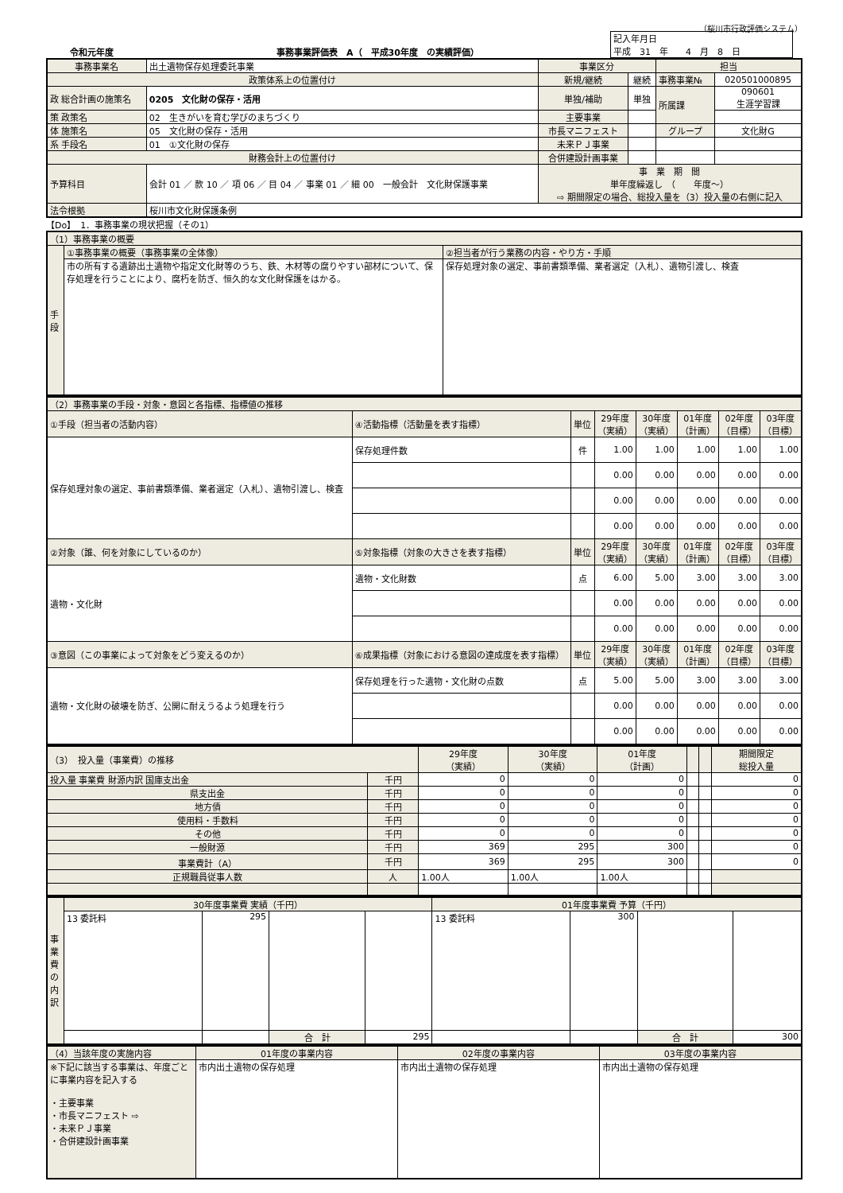（桜川市行政評価システム）
令和元年度 事務事業評価表　A（　平成30年度　の実績評価）
| 記入年月日 平成 31 年 4 月 8 日 |
| 事務事業名 | 出土遺物保存処理委託事業 | 事業区分 | | 担当 | |
| 政策体系上の位置付け | | 新規/継続 | 継続 | 事務事業№ | 020501000895 |
| 政 総合計画の施策名 | 0205 文化財の保存・活用 | 単独/補助 | 単独 | 所属課 | 090601 生涯学習課 |
| 策 政策名 | 02 生きがいを育む学びのまちづくり | 主要事業 | | | |
| 体 施策名 | 05 文化財の保存・活用 | 市長マニフェスト | | グループ | 文化財G |
| 系 手段名 | 01 ①文化財の保存 | 未来ＰＪ事業 | | | |
| 財務会計上の位置付け | | 合併建設計画事業 | | | |
| 予算科目 | 会計 01 ／ 款 10 ／ 項 06 ／ 目 04 ／ 事業 01 ／ 細 00 一般会計 文化財保護事業 | 事 業 期 間 単年度繰返し （ 年度〜） ⇨ 期間限定の場合、総投入量を（3）投入量の右側に記入 | | | |
| 法令根拠 | 桜川市文化財保護条例 | | | | |
【Do】　1．事務事業の現状把握（その1）
| （1）事務事業の概要 | | |
| 手段 | ①事務事業の概要（事務事業の全体像） | ②担当者が行う業務の内容・やり方・手順 |
| | 市の所有する遺跡出土遺物や指定文化財等のうち、鉄、木材等の腐りやすい部材について、保存処理を行うことにより、腐朽を防ぎ、恒久的な文化財保護をはかる。 | 保存処理対象の選定、事前書類準備、業者選定（入札）、遺物引渡し、検査 |
| （2）事務事業の手段・対象・意図と各指標、指標値の推移 | | | | | | | |
| ①手段（担当者の活動内容） | ④活動指標（活動量を表す指標） | 単位 | 29年度 （実績） | 30年度 （実績） | 01年度 （計画） | 02年度 （目標） | 03年度 （目標） |
| 保存処理対象の選定、事前書類準備、業者選定（入札）、遺物引渡し、検査 | 保存処理件数 | 件 | 1.00 | 1.00 | 1.00 | 1.00 | 1.00 |
| | | | 0.00 | 0.00 | 0.00 | 0.00 | 0.00 |
| | | | 0.00 | 0.00 | 0.00 | 0.00 | 0.00 |
| | | | 0.00 | 0.00 | 0.00 | 0.00 | 0.00 |
| ②対象（誰、何を対象にしているのか） | ⑤対象指標（対象の大きさを表す指標） | 単位 | 29年度 （実績） | 30年度 （実績） | 01年度 （計画） | 02年度 （目標） | 03年度 （目標） |
| 遺物・文化財 | 遺物・文化財数 | 点 | 6.00 | 5.00 | 3.00 | 3.00 | 3.00 |
| | | | 0.00 | 0.00 | 0.00 | 0.00 | 0.00 |
| | | | 0.00 | 0.00 | 0.00 | 0.00 | 0.00 |
| ③意図（この事業によって対象をどう変えるのか） | ⑥成果指標（対象における意図の達成度を表す指標） | 単位 | 29年度 （実績） | 30年度 （実績） | 01年度 （計画） | 02年度 （目標） | 03年度 （目標） |
| 遺物・文化財の破壊を防ぎ、公開に耐えうるよう処理を行う | 保存処理を行った遺物・文化財の点数 | 点 | 5.00 | 5.00 | 3.00 | 3.00 | 3.00 |
| | | | 0.00 | 0.00 | 0.00 | 0.00 | 0.00 |
| | | | 0.00 | 0.00 | 0.00 | 0.00 | 0.00 |
| （3） 投入量（事業費）の推移 | | 29年度 （実績） | 30年度 （実績） | 01年度 （計画） | | | 期間限定 総投入量 |
| 投入量 事業費 財源内訳 国庫支出金 | 千円 | 0 | 0 | 0 | | | 0 |
| 県支出金 | 千円 | 0 | 0 | 0 | | | 0 |
| 地方債 | 千円 | 0 | 0 | 0 | | | 0 |
| 使用料・手数料 | 千円 | 0 | 0 | 0 | | | 0 |
| その他 | 千円 | 0 | 0 | 0 | | | 0 |
| 一般財源 | 千円 | 369 | 295 | 300 | | | 0 |
| 事業費計（A） | 千円 | 369 | 295 | 300 | | | 0 |
| 正規職員従事人数 | 人 | 1.00人 | 1.00人 | 1.00人 | | | |
| 事業費の内訳 | 30年度事業費 実績（千円） | | | | 01年度事業費 予算（千円） | | | |
| | 13 委託料 | 295 | | | 13 委託料 | 300 | | |
| | | | 合 計 | 295 | | | 合 計 | 300 |
| （4）当該年度の実施内容 | 01年度の事業内容 | 02年度の事業内容 | 03年度の事業内容 |
| ※下記に該当する事業は、年度ごとに事業内容を記入する ・主要事業 ・市長マニフェスト ⇨ ・未来ＰＪ事業 ・合併建設計画事業 | 市内出土遺物の保存処理 | 市内出土遺物の保存処理 | 市内出土遺物の保存処理 |